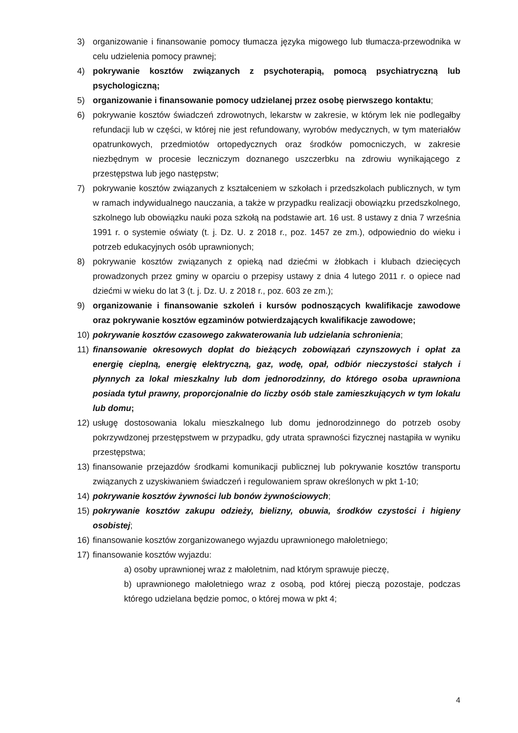3) organizowanie i finansowanie pomocy tłumacza języka migowego lub tłumacza-przewodnika w celu udzielenia pomocy prawnej;
4) pokrywanie kosztów związanych z psychoterapią, pomocą psychiatryczną lub psychologiczną;
5) organizowanie i finansowanie pomocy udzielanej przez osobę pierwszego kontaktu;
6) pokrywanie kosztów świadczeń zdrowotnych, lekarstw w zakresie, w którym lek nie podlegałby refundacji lub w części, w której nie jest refundowany, wyrobów medycznych, w tym materiałów opatrunkowych, przedmiotów ortopedycznych oraz środków pomocniczych, w zakresie niezbędnym w procesie leczniczym doznanego uszczerbku na zdrowiu wynikającego z przestępstwa lub jego następstw;
7) pokrywanie kosztów związanych z kształceniem w szkołach i przedszkolach publicznych, w tym w ramach indywidualnego nauczania, a także w przypadku realizacji obowiązku przedszkolnego, szkolnego lub obowiązku nauki poza szkołą na podstawie art. 16 ust. 8 ustawy z dnia 7 września 1991 r. o systemie oświaty (t. j. Dz. U. z 2018 r., poz. 1457 ze zm.), odpowiednio do wieku i potrzeb edukacyjnych osób uprawnionych;
8) pokrywanie kosztów związanych z opieką nad dziećmi w żłobkach i klubach dziecięcych prowadzonych przez gminy w oparciu o przepisy ustawy z dnia 4 lutego 2011 r. o opiece nad dziećmi w wieku do lat 3 (t. j. Dz. U. z 2018 r., poz. 603 ze zm.);
9) organizowanie i finansowanie szkoleń i kursów podnoszących kwalifikacje zawodowe oraz pokrywanie kosztów egzaminów potwierdzających kwalifikacje zawodowe;
10) pokrywanie kosztów czasowego zakwaterowania lub udzielania schronienia;
11) finansowanie okresowych dopłat do bieżących zobowiązań czynszowych i opłat za energię cieplną, energię elektryczną, gaz, wodę, opał, odbiór nieczystości stałych i płynnych za lokal mieszkalny lub dom jednorodzinny, do którego osoba uprawniona posiada tytuł prawny, proporcjonalnie do liczby osób stale zamieszkujących w tym lokalu lub domu;
12) usługę dostosowania lokalu mieszkalnego lub domu jednorodzinnego do potrzeb osoby pokrzywdzonej przestępstwem w przypadku, gdy utrata sprawności fizycznej nastąpiła w wyniku przestępstwa;
13) finansowanie przejazdów środkami komunikacji publicznej lub pokrywanie kosztów transportu związanych z uzyskiwaniem świadczeń i regulowaniem spraw określonych w pkt 1-10;
14) pokrywanie kosztów żywności lub bonów żywnościowych;
15) pokrywanie kosztów zakupu odzieży, bielizny, obuwia, środków czystości i higieny osobistej;
16) finansowanie kosztów zorganizowanego wyjazdu uprawnionego małoletniego;
17) finansowanie kosztów wyjazdu:
a) osoby uprawnionej wraz z małoletnim, nad którym sprawuje pieczę,
b) uprawnionego małoletniego wraz z osobą, pod której pieczą pozostaje, podczas którego udzielana będzie pomoc, o której mowa w pkt 4;
4